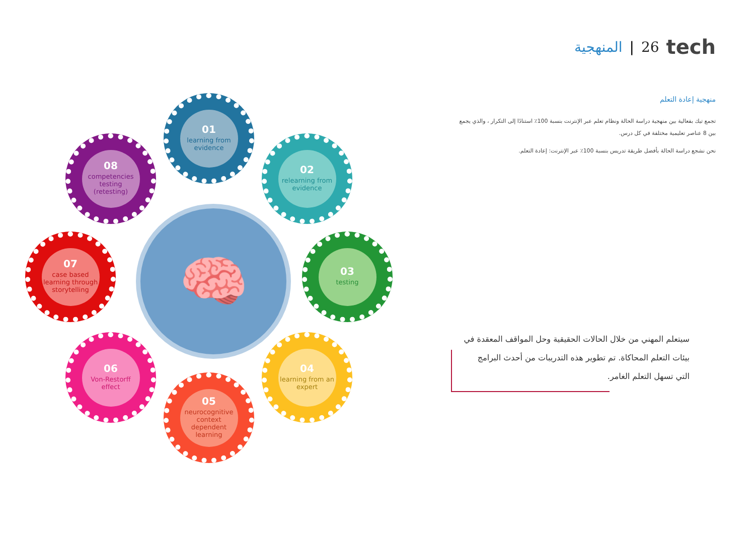المنهجية | 26 tech
منهجية إعادة التعلم
تجمع تيك بفعالية بين منهجية دراسة الحالة ونظام تعلم عبر الإنترنت بنسبة 100٪ استنادًا إلى التكرار ، والذي يجمع بين 8 عناصر تعليمية مختلفة في كل درس.
نحن نشجع دراسة الحالة بأفضل طريقة تدريس بنسبة 100٪ عبر الإنترنت: إعادة التعلم.
🧠
01
learning from evidence
02
relearning from evidence
03
testing
04
learning from an expert
05
neurocognitive context dependent learning
06
Von-Restorff effect
07
case based learning through storytelling
08
competencies testing (retesting)
سيتعلم المهني من خلال الحالات الحقيقية وحل المواقف المعقدة في بيئات التعلم المحاكاة. تم تطوير هذه التدريبات من أحدث البرامج التي تسهل التعلم الغامر.